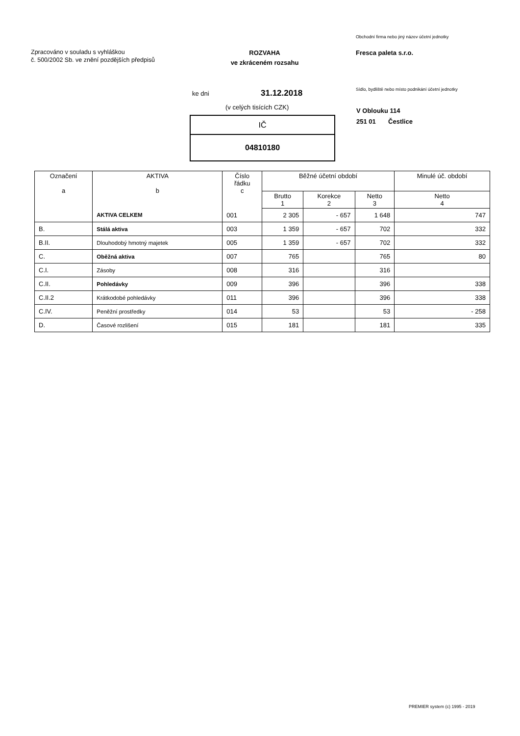Obchodní firma nebo jiný název účetní jednotky
Zpracováno v souladu s vyhláškou
č. 500/2002 Sb. ve znění pozdějších předpisů
ROZVAHA
ve zkráceném rozsahu
Fresca paleta s.r.o.
ke dni 31.12.2018
Sídlo, bydliště nebo místo podnikání účetní jednotky
(v celých tisících CZK)
V Oblouku 114
251 01 Čestlice
IČ
04810180
| Označení a | AKTIVA b | Číslo řádku c | Běžné účetní období | | | Minulé úč. období |
| --- | --- | --- | --- | --- | --- | --- |
| | | | Brutto 1 | Korekce 2 | Netto 3 | Netto 4 |
| | AKTIVA CELKEM | 001 | 2 305 | - 657 | 1 648 | 747 |
| B. | Stálá aktiva | 003 | 1 359 | - 657 | 702 | 332 |
| B.II. | Dlouhodobý hmotný majetek | 005 | 1 359 | - 657 | 702 | 332 |
| C. | Oběžná aktiva | 007 | 765 | | 765 | 80 |
| C.I. | Zásoby | 008 | 316 | | 316 | |
| C.II. | Pohledávky | 009 | 396 | | 396 | 338 |
| C.II.2 | Krátkodobé pohledávky | 011 | 396 | | 396 | 338 |
| C.IV. | Peněžní prostředky | 014 | 53 | | 53 | - 258 |
| D. | Časové rozlišení | 015 | 181 | | 181 | 335 |
PREMIER system (c) 1995 - 2019